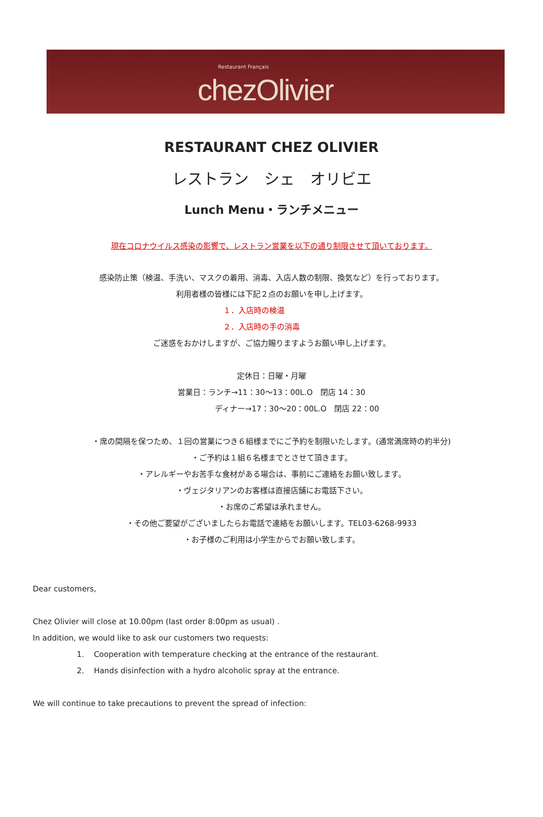Restaurant Français
chezOlivier
RESTAURANT CHEZ OLIVIER
レストラン　シェ　オリビエ
Lunch Menu・ランチメニュー
現在コロナウイルス感染の影響で、レストラン営業を以下の通り制限させて頂いております。
感染防止策（検温、手洗い、マスクの着用、消毒、入店人数の制限、換気など）を行っております。
利用者様の皆様には下記２点のお願いを申し上げます。
１．入店時の検温
２．入店時の手の消毒
ご迷惑をおかけしますが、ご協力賜りますようお願い申し上げます。
定休日：日曜・月曜
営業日：ランチ→11：30～13：00L.O　閉店 14：30
ディナー→17：30～20：00L.O　閉店 22：00
・席の間隔を保つため、１回の営業につき６組様までにご予約を制限いたします。(通常満席時の約半分)
・ご予約は１組６名様までとさせて頂きます。
・アレルギーやお苦手な食材がある場合は、事前にご連絡をお願い致します。
・ヴェジタリアンのお客様は直接店舗にお電話下さい。
・お席のご希望は承れません。
・その他ご要望がございましたらお電話で連絡をお願いします。TEL03-6268-9933
・お子様のご利用は小学生からでお願い致します。
Dear customers,
Chez Olivier will close at 10.00pm (last order 8:00pm as usual) .
In addition, we would like to ask our customers two requests:
1. Cooperation with temperature checking at the entrance of the restaurant.
2. Hands disinfection with a hydro alcoholic spray at the entrance.
We will continue to take precautions to prevent the spread of infection: